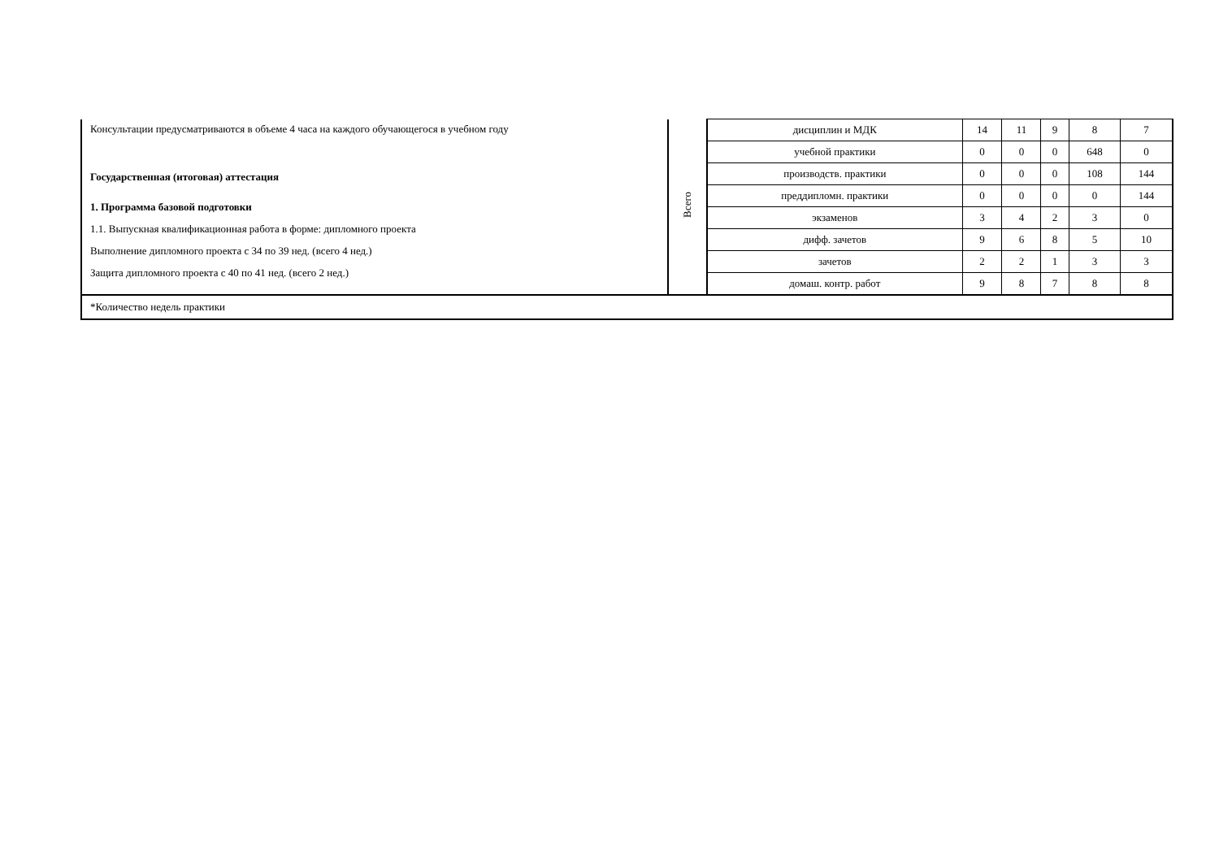| Консультации предусматриваются в объеме 4 часа на каждого обучающегося в учебном году Государственная (итоговая) аттестация 1. Программа базовой подготовки 1.1. Выпускная квалификационная работа в форме: дипломного проекта Выполнение дипломного проекта с 34 по 39 нед. (всего 4 нед.) Защита дипломного проекта с 40 по 41 нед. (всего 2 нед.) | Всего | дисциплин и МДК | 14 | 11 | 9 | 8 | 7 |
| | | учебной практики | 0 | 0 | 0 | 648 | 0 |
| | | производств. практики | 0 | 0 | 0 | 108 | 144 |
| | | преддипломн. практики | 0 | 0 | 0 | 0 | 144 |
| | | экзаменов | 3 | 4 | 2 | 3 | 0 |
| | | дифф. зачетов | 9 | 6 | 8 | 5 | 10 |
| | | зачетов | 2 | 2 | 1 | 3 | 3 |
| | | домаш. контр. работ | 9 | 8 | 7 | 8 | 8 |
| *Количество недель практики | | | | | | | |